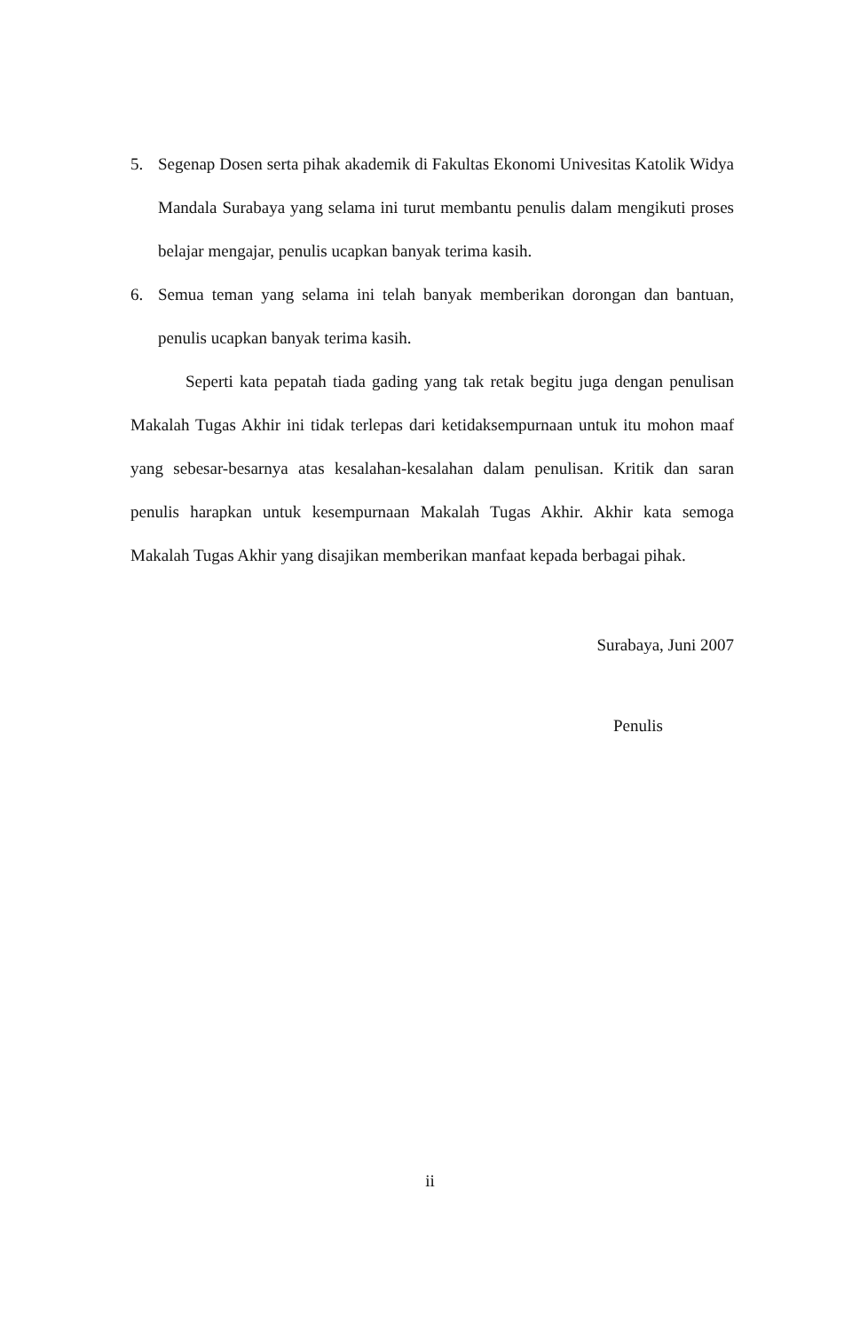5. Segenap Dosen serta pihak akademik di Fakultas Ekonomi Univesitas Katolik Widya Mandala Surabaya yang selama ini turut membantu penulis dalam mengikuti proses belajar mengajar, penulis ucapkan banyak terima kasih.
6. Semua teman yang selama ini telah banyak memberikan dorongan dan bantuan, penulis ucapkan banyak terima kasih.
Seperti kata pepatah tiada gading yang tak retak begitu juga dengan penulisan Makalah Tugas Akhir ini tidak terlepas dari ketidaksempurnaan untuk itu mohon maaf yang sebesar-besarnya atas kesalahan-kesalahan dalam penulisan. Kritik dan saran penulis harapkan untuk kesempurnaan Makalah Tugas Akhir. Akhir kata semoga Makalah Tugas Akhir yang disajikan memberikan manfaat kepada berbagai pihak.
Surabaya, Juni 2007
Penulis
ii